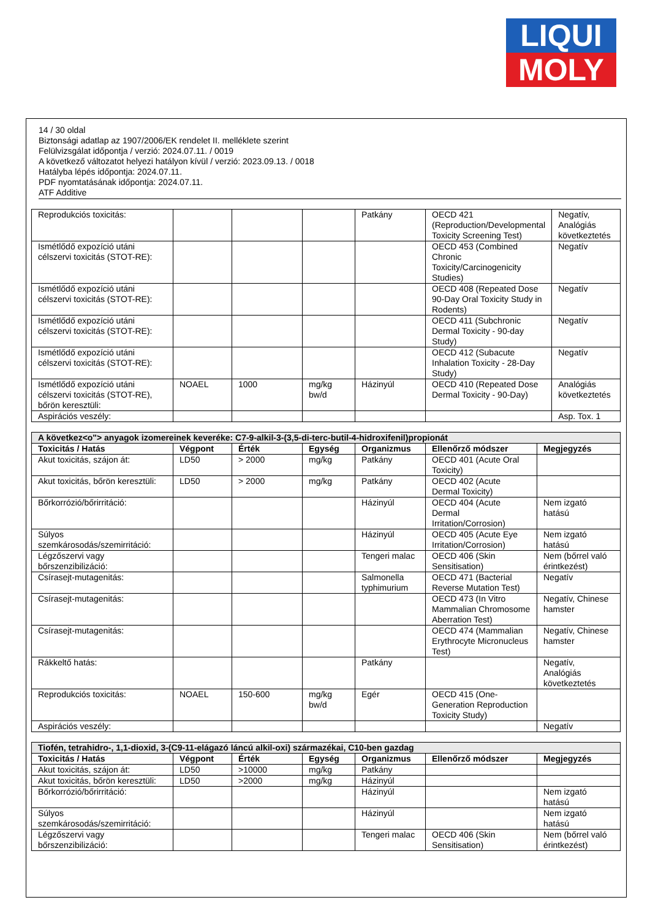LIQUI
MOLY
14 / 30 oldal
Biztonsági adatlap az 1907/2006/EK rendelet II. melléklete szerint
Felülvizsgálat időpontja / verzió: 2024.07.11. / 0019
A következő változatot helyezi hatályon kívül / verzió: 2023.09.13. / 0018
Hatályba lépés időpontja: 2024.07.11.
PDF nyomtatásának időpontja: 2024.07.11.
ATF Additive
| Reprodukciós toxicitás: | | | | Patkány | OECD 421 (Reproduction/Developmental Toxicity Screening Test) | Negatív, Analógiás következtetés |
| Ismétlődő expozíció utáni célszervi toxicitás (STOT-RE): | | | | | OECD 453 (Combined Chronic Toxicity/Carcinogenicity Studies) | Negatív |
| Ismétlődő expozíció utáni célszervi toxicitás (STOT-RE): | | | | | OECD 408 (Repeated Dose 90-Day Oral Toxicity Study in Rodents) | Negatív |
| Ismétlődő expozíció utáni célszervi toxicitás (STOT-RE): | | | | | OECD 411 (Subchronic Dermal Toxicity - 90-day Study) | Negatív |
| Ismétlődő expozíció utáni célszervi toxicitás (STOT-RE): | | | | | OECD 412 (Subacute Inhalation Toxicity - 28-Day Study) | Negatív |
| Ismétlődő expozíció utáni célszervi toxicitás (STOT-RE), bőrön keresztüli: | NOAEL | 1000 | mg/kg bw/d | Házinyúl | OECD 410 (Repeated Dose Dermal Toxicity - 90-Day) | Analógiás következtetés |
| Aspirációs veszély: | | | | | | Asp. Tox. 1 |
| A következ<o"> anyagok izomereinek keveréke: C7-9-alkil-3-(3,5-di-terc-butil-4-hidroxifenil)propionát | | | | | | |
| Toxicitás / Hatás | Végpont | Érték | Egység | Organizmus | Ellenőrző módszer | Megjegyzés |
| Akut toxicitás, szájon át: | LD50 | > 2000 | mg/kg | Patkány | OECD 401 (Acute Oral Toxicity) | |
| Akut toxicitás, bőrön keresztüli: | LD50 | > 2000 | mg/kg | Patkány | OECD 402 (Acute Dermal Toxicity) | |
| Bőrkorrózió/bőrirritáció: | | | | Házinyúl | OECD 404 (Acute Dermal Irritation/Corrosion) | Nem izgató hatású |
| Súlyos szemkárosodás/szemirritáció: | | | | Házinyúl | OECD 405 (Acute Eye Irritation/Corrosion) | Nem izgató hatású |
| Légzőszervi vagy bőrszenzibilizáció: | | | | Tengeri malac | OECD 406 (Skin Sensitisation) | Nem (bőrrel való érintkezést) |
| Csírasejt-mutagenitás: | | | | Salmonella typhimurium | OECD 471 (Bacterial Reverse Mutation Test) | Negatív |
| Csírasejt-mutagenitás: | | | | | OECD 473 (In Vitro Mammalian Chromosome Aberration Test) | Negatív, Chinese hamster |
| Csírasejt-mutagenitás: | | | | | OECD 474 (Mammalian Erythrocyte Micronucleus Test) | Negatív, Chinese hamster |
| Rákkeltő hatás: | | | | Patkány | | Negatív, Analógiás következtetés |
| Reprodukciós toxicitás: | NOAEL | 150-600 | mg/kg bw/d | Egér | OECD 415 (One-Generation Reproduction Toxicity Study) | |
| Aspirációs veszély: | | | | | | Negatív |
| Tiofén, tetrahidro-, 1,1-dioxid, 3-(C9-11-elágazó láncú alkil-oxi) származékai, C10-ben gazdag | | | | | | |
| Toxicitás / Hatás | Végpont | Érték | Egység | Organizmus | Ellenőrző módszer | Megjegyzés |
| Akut toxicitás, szájon át: | LD50 | >10000 | mg/kg | Patkány | | |
| Akut toxicitás, bőrön keresztüli: | LD50 | >2000 | mg/kg | Házinyúl | | |
| Bőrkorrózió/bőrirritáció: | | | | Házinyúl | | Nem izgató hatású |
| Súlyos szemkárosodás/szemirritáció: | | | | Házinyúl | | Nem izgató hatású |
| Légzőszervi vagy bőrszenzibilizáció: | | | | Tengeri malac | OECD 406 (Skin Sensitisation) | Nem (bőrrel való érintkezést) |